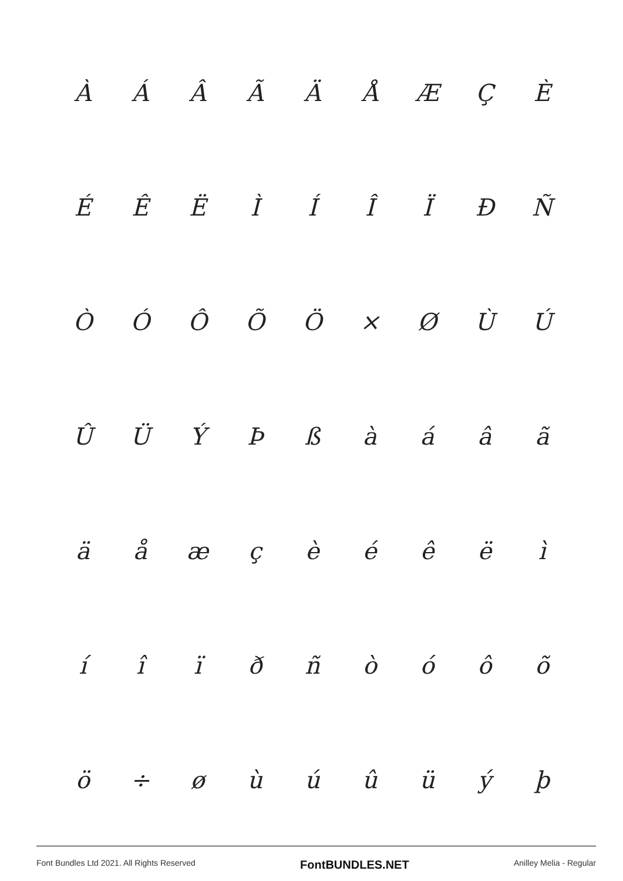| À | Á | Â | Ã | Ä | Å | Æ | Ç | È |
| É | Ê | Ë | Ì | Í | Î | Ï | Ð | Ñ |
| Ò | Ó | Ô | Õ | Ö | × | Ø | Ù | Ú |
| Û | Ü | Ý | Þ | ß | à | á | â | ã |
| ä | å | æ | ç | è | é | ê | ë | ì |
| í | î | ï | ð | ñ | ò | ó | ô | õ |
| ö | ÷ | ø | ù | ú | û | ü | ý | þ |
Font Bundles Ltd 2021. All Rights Reserved FontBUNDLES.NET Anilley Melia - Regular